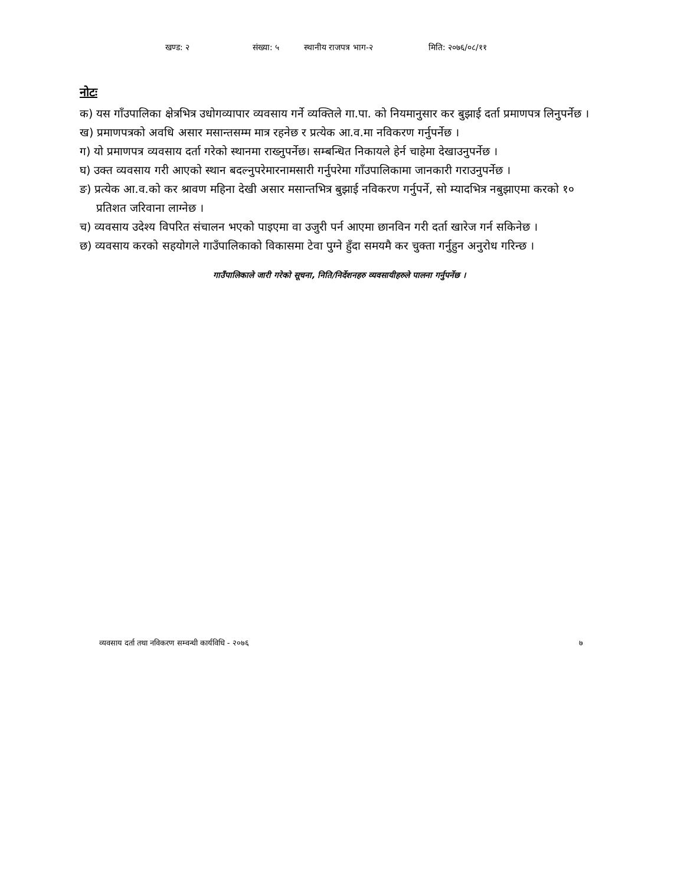खण्ड: २ संख्या: ५ स्थानीय राजपत्र भाग-२ मिति: २०७६/०८/११
नोटः
क) यस गाँउपालिका क्षेत्रभित्र उधोगव्यापार व्यवसाय गर्ने व्यक्तिले गा.पा. को नियमानुसार कर बुझाई दर्ता प्रमाणपत्र लिनुपर्नेछ ।
ख) प्रमाणपत्रको अवधि असार मसान्तसम्म मात्र रहनेछ र प्रत्येक आ.व.मा नविकरण गर्नुपर्नेछ ।
ग) यो प्रमाणपत्र व्यवसाय दर्ता गरेको स्थानमा राख्नुपर्नेछ। सम्बन्धित निकायले हेर्न चाहेमा देखाउनुपर्नेछ ।
घ) उक्त व्यवसाय गरी आएको स्थान बदल्नुपरेमारनामसारी गर्नुपरेमा गाँउपालिकामा जानकारी गराउनुपर्नेछ ।
ङ) प्रत्येक आ.व.को कर श्रावण महिना देखी असार मसान्तभित्र बुझाई नविकरण गर्नुपर्ने, सो म्यादभित्र नबुझाएमा करको १० प्रतिशत जरिवाना लाग्नेछ ।
च) व्यवसाय उदेश्य विपरित संचालन भएको पाइएमा वा उजुरी पर्न आएमा छानविन गरी दर्ता खारेज गर्न सकिनेछ ।
छ) व्यवसाय करको सहयोगले गाउँपालिकाको विकासमा टेवा पुग्ने हुँदा समयमै कर चुक्ता गर्नुहुन अनुरोध गरिन्छ ।
गाउँपालिकाले जारी गरेको सूचना, निति/निर्देशनहरु व्यवसायीहरुले पालना गर्नुपर्नेछ ।
व्यवसाय दर्ता तथा नविकरण सम्वन्धी कार्यविधि - २०७६ ७